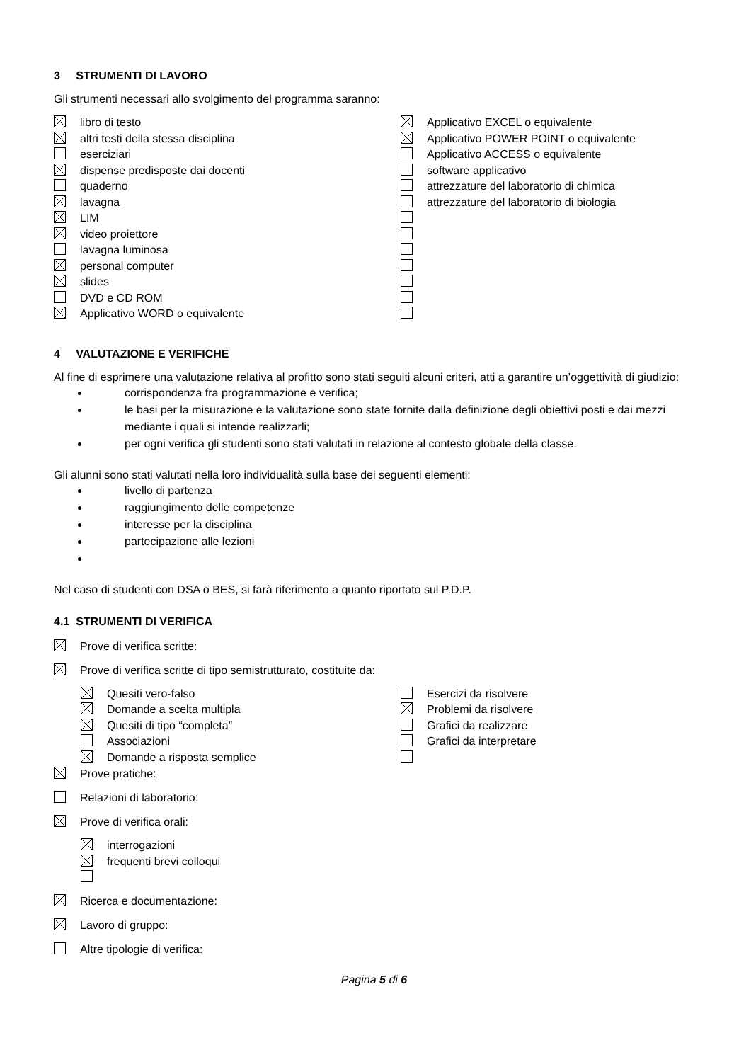3 STRUMENTI DI LAVORO
Gli strumenti necessari allo svolgimento del programma saranno:
libro di testo
altri testi della stessa disciplina
eserciziari
dispense predisposte dai docenti
quaderno
lavagna
LIM
video proiettore
lavagna luminosa
personal computer
slides
DVD e CD ROM
Applicativo WORD o equivalente
Applicativo EXCEL o equivalente
Applicativo POWER POINT o equivalente
Applicativo ACCESS o equivalente
software applicativo
attrezzature del laboratorio di chimica
attrezzature del laboratorio di biologia
4 VALUTAZIONE E VERIFICHE
Al fine di esprimere una valutazione relativa al profitto sono stati seguiti alcuni criteri, atti a garantire un’oggettività di giudizio:
corrispondenza fra programmazione e verifica;
le basi per la misurazione e la valutazione sono state fornite dalla definizione degli obiettivi posti e dai mezzi mediante i quali si intende realizzarli;
per ogni verifica gli studenti sono stati valutati in relazione al contesto globale della classe.
Gli alunni sono stati valutati nella loro individualità sulla base dei seguenti elementi:
livello di partenza
raggiungimento delle competenze
interesse per la disciplina
partecipazione alle lezioni
Nel caso di studenti con DSA o BES, si farà riferimento a quanto riportato sul P.D.P.
4.1 STRUMENTI DI VERIFICA
Prove di verifica scritte:
Prove di verifica scritte di tipo semistrutturato, costituite da:
Quesiti vero-falso
Domande a scelta multipla
Quesiti di tipo “completa”
Associazioni
Domande a risposta semplice
Esercizi da risolvere
Problemi da risolvere
Grafici da realizzare
Grafici da interpretare
Prove pratiche:
Relazioni di laboratorio:
Prove di verifica orali:
interrogazioni
frequenti brevi colloqui
Ricerca e documentazione:
Lavoro di gruppo:
Altre tipologie di verifica:
Pagina 5 di 6